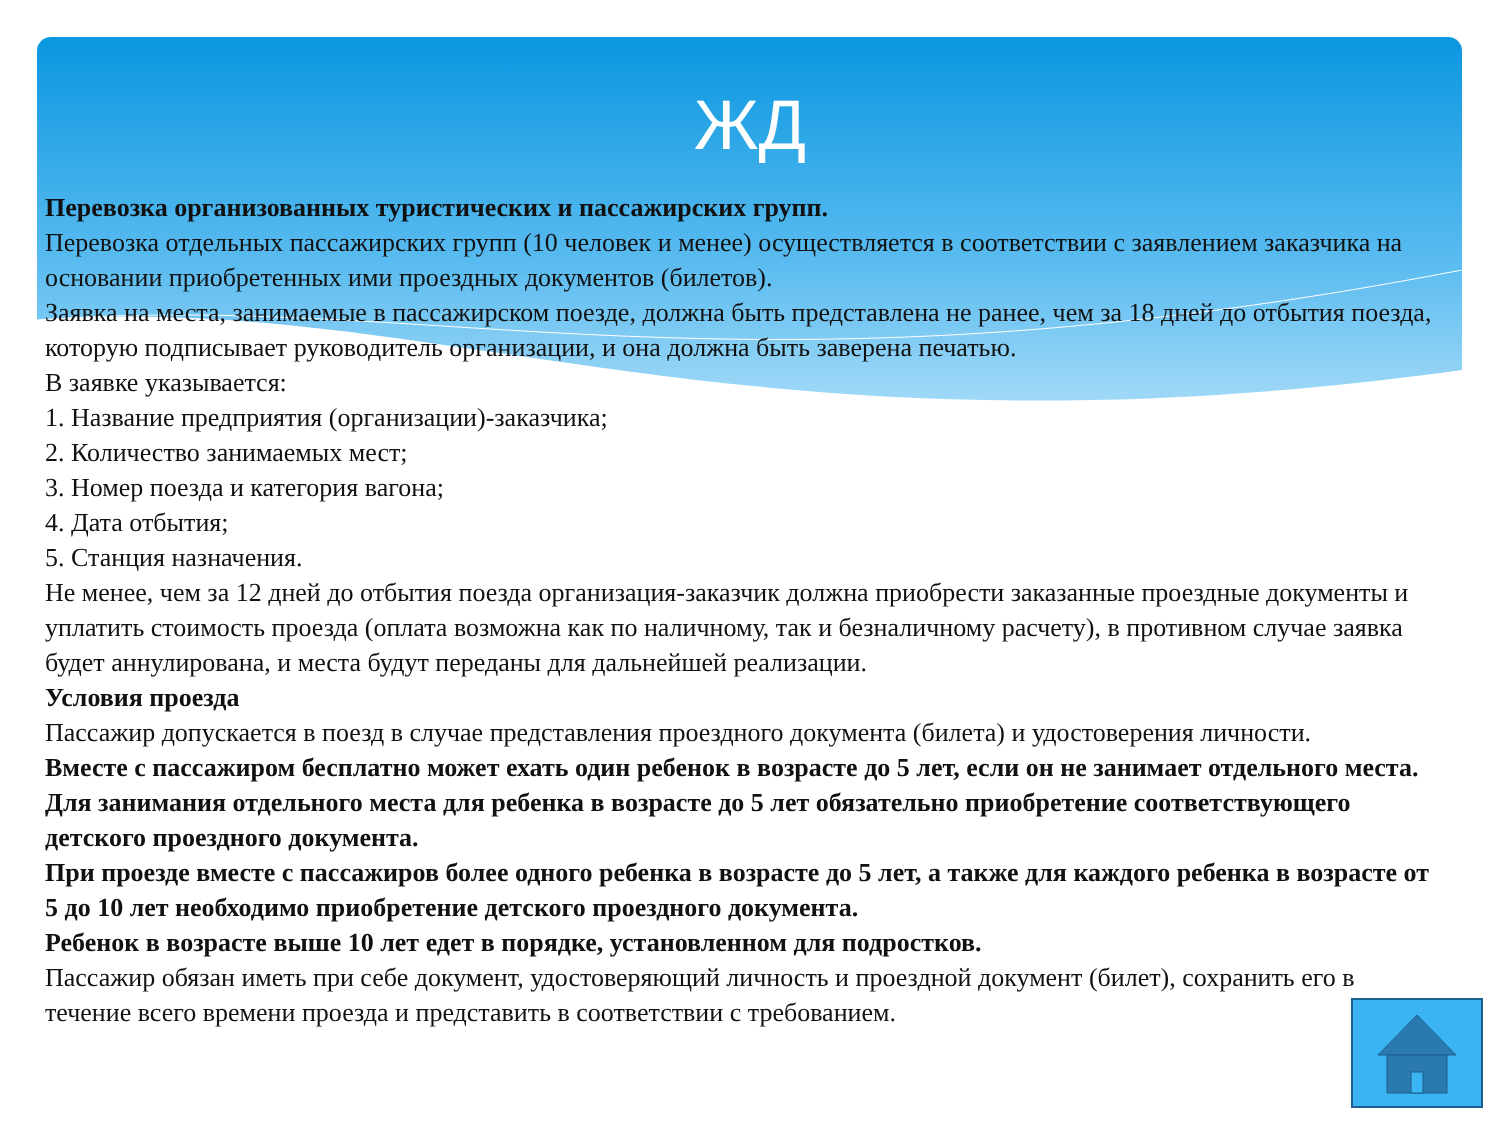ЖД
Перевозка организованных туристических и пассажирских групп.
Перевозка отдельных пассажирских групп (10 человек и менее) осуществляется в соответствии с заявлением заказчика на основании приобретенных ими проездных документов (билетов).
Заявка на места, занимаемые в пассажирском поезде, должна быть представлена не ранее, чем за 18 дней до отбытия поезда, которую подписывает руководитель организации, и она должна быть заверена печатью.
В заявке указывается:
1. Название предприятия (организации)-заказчика;
2. Количество занимаемых мест;
3. Номер поезда и категория вагона;
4. Дата отбытия;
5. Станция назначения.
Не менее, чем за 12 дней до отбытия поезда организация-заказчик должна приобрести заказанные проездные документы и уплатить стоимость проезда (оплата возможна как по наличному, так и безналичному расчету), в противном случае заявка будет аннулирована, и места будут переданы для дальнейшей реализации.
Условия проезда
Пассажир допускается в поезд в случае представления проездного документа (билета) и удостоверения личности.
Вместе с пассажиром бесплатно может ехать один ребенок в возрасте до 5 лет, если он не занимает отдельного места.
Для занимания отдельного места для ребенка в возрасте до 5 лет обязательно приобретение соответствующего детского проездного документа.
При проезде вместе с пассажиров более одного ребенка в возрасте до 5 лет, а также для каждого ребенка в возрасте от 5 до 10 лет необходимо приобретение детского проездного документа.
Ребенок в возрасте выше 10 лет едет в порядке, установленном для подростков.
Пассажир обязан иметь при себе документ, удостоверяющий личность и проездной документ (билет), сохранить его в течение всего времени проезда и представить в соответствии с требованием.